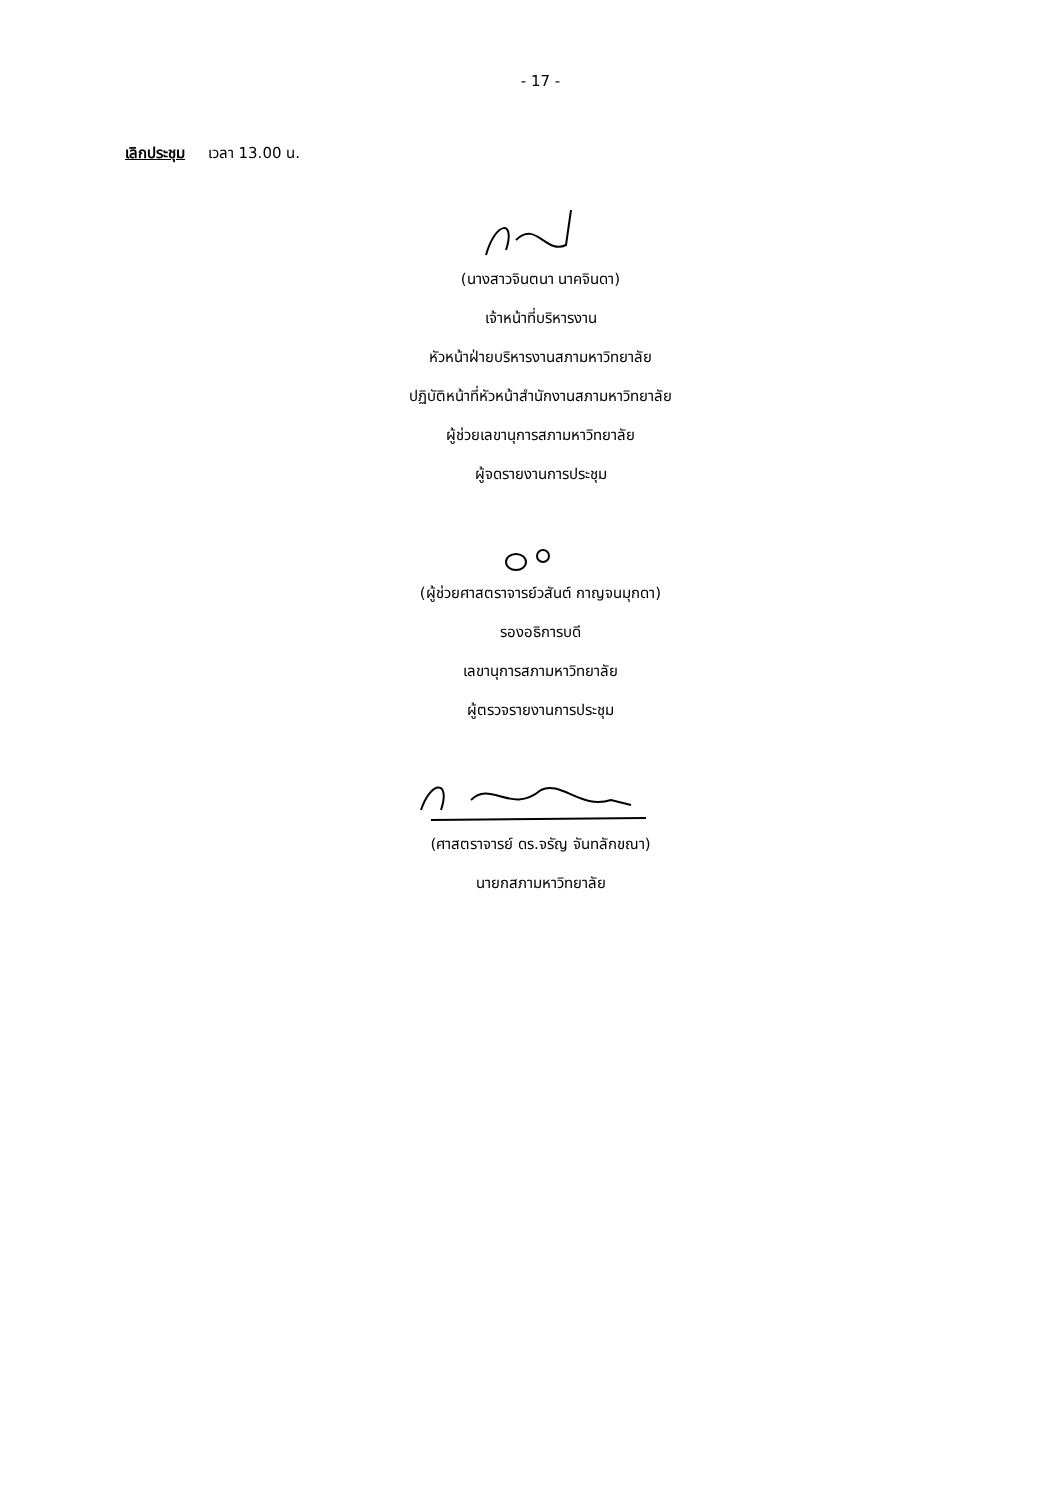- 17 -
เลิกประชุม เวลา 13.00 น.
(นางสาวจินตนา นาคจินดา)
เจ้าหน้าที่บริหารงาน
หัวหน้าฝ่ายบริหารงานสภามหาวิทยาลัย
ปฏิบัติหน้าที่หัวหน้าสำนักงานสภามหาวิทยาลัย
ผู้ช่วยเลขานุการสภามหาวิทยาลัย
ผู้จดรายงานการประชุม
(ผู้ช่วยศาสตราจารย์วสันต์ กาญจนมุกดา)
รองอธิการบดี
เลขานุการสภามหาวิทยาลัย
ผู้ตรวจรายงานการประชุม
(ศาสตราจารย์ ดร.จรัญ จันทลักขณา)
นายกสภามหาวิทยาลัย